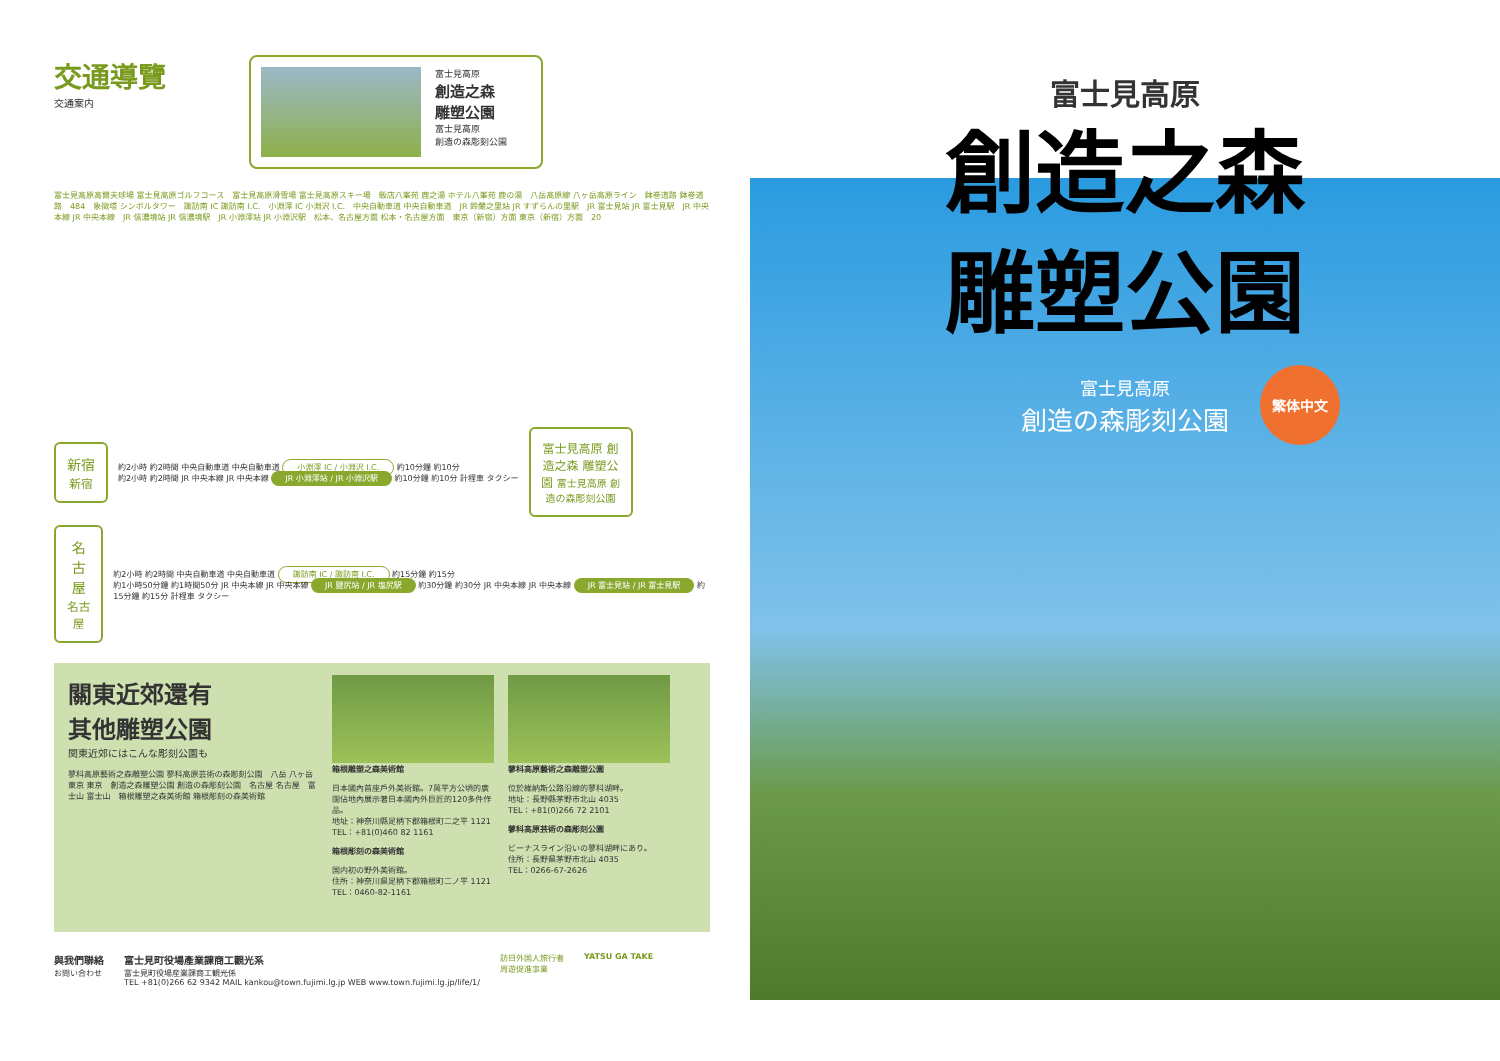交通導覽
交通案内
富士見高原
創造之森
雕塑公園
富士見高原
創造の森彫刻公園
富士見高原高爾夫球場 富士見高原ゴルフコース　富士見高原滑雪場 富士見高原スキー場　飯店八峯苑 鹿之湯 ホテル八峯苑 鹿の湯　八岳高原線 八ヶ岳高原ライン　鉢巻道路 鉢巻道路　484　象徵塔 シンボルタワー　諏訪南 IC 諏訪南 I.C.　小淵澤 IC 小淵沢 I.C.　中央自動車道 中央自動車道　JR 鈴蘭之里站 JR すずらんの里駅　JR 富士見站 JR 富士見駅　JR 中央本線 JR 中央本線　JR 信濃境站 JR 信濃境駅　JR 小淵澤站 JR 小淵沢駅　松本、名古屋方面 松本・名古屋方面　東京（新宿）方面 東京（新宿）方面　20
新宿
新宿
約2小時 約2時間 中央自動車道 中央自動車道 小淵澤 IC / 小淵沢 I.C. 約10分鐘 約10分
約2小時 約2時間 JR 中央本線 JR 中央本線 JR 小淵澤站 / JR 小淵沢駅 約10分鐘 約10分 計程車 タクシー
富士見高原 創造之森 雕塑公園 富士見高原 創造の森彫刻公園
名古屋
名古屋
約2小時 約2時間 中央自動車道 中央自動車道 諏訪南 IC / 諏訪南 I.C. 約15分鐘 約15分
約1小時50分鐘 約1時間50分 JR 中央本線 JR 中央本線 JR 鹽尻站 / JR 塩尻駅 約30分鐘 約30分 JR 中央本線 JR 中央本線 JR 富士見站 / JR 富士見駅 約15分鐘 約15分 計程車 タクシー
關東近郊還有
其他雕塑公園
関東近郊にはこんな彫刻公園も
蓼科高原藝術之森雕塑公園 蓼科高原芸術の森彫刻公園　八岳 八ヶ岳　東京 東京　創造之森雕塑公園 創造の森彫刻公園　名古屋 名古屋　富士山 富士山　箱根雕塑之森美術館 箱根彫刻の森美術館
箱根雕塑之森美術館
日本國內首座戶外美術館。7萬平方公頃的廣闊佔地內展示著日本國內外巨匠的120多件作品。
地址：神奈川縣足柄下郡箱根町二之平 1121
TEL：+81(0)460 82 1161
箱根彫刻の森美術館
国内初の野外美術館。
住所：神奈川県足柄下郡箱根町二ノ平 1121
TEL：0460-82-1161
蓼科高原藝術之森雕塑公園
位於維納斯公路沿線的蓼科湖畔。
地址：長野縣茅野市北山 4035
TEL：+81(0)266 72 2101
蓼科高原芸術の森彫刻公園
ビーナスライン沿いの蓼科湖畔にあり。
住所：長野県茅野市北山 4035
TEL：0266-67-2626
與我們聯絡
お問い合わせ
富士見町役場產業課商工觀光系
富士見町役場産業課商工観光係
TEL +81(0)266 62 9342 MAIL kankou@town.fujimi.lg.jp WEB www.town.fujimi.lg.jp/life/1/
訪日外国人旅行者
周遊促進事業
YATSU GA TAKE
富士見高原
創造之森
雕塑公園
富士見高原
創造の森彫刻公園
繁体中文